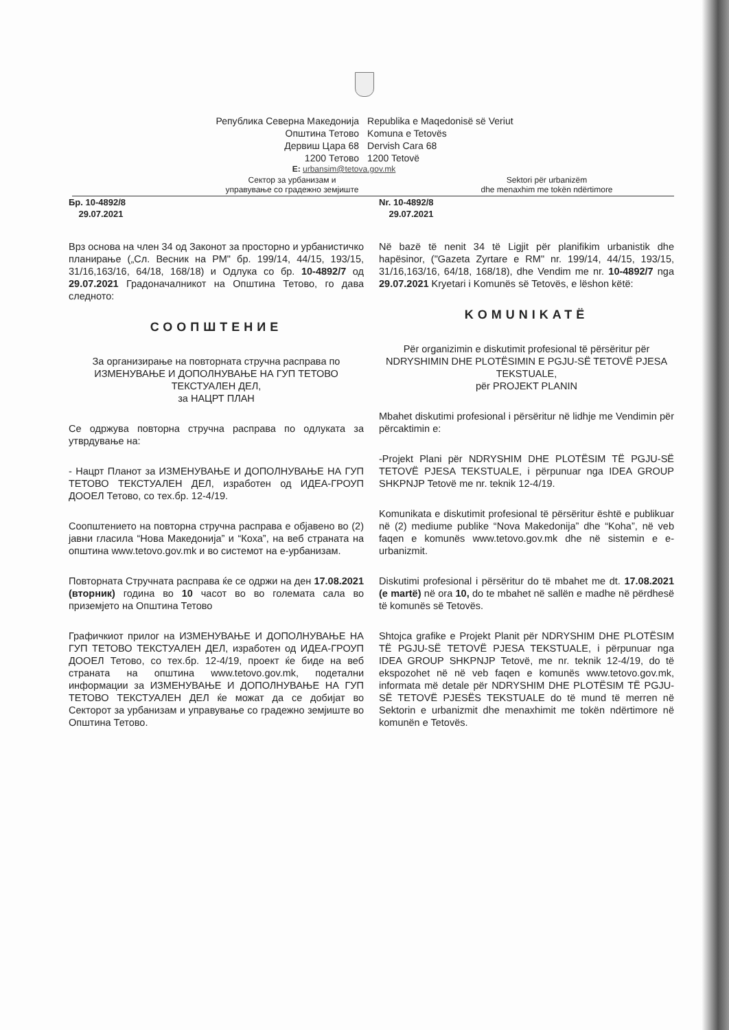Република Северна Македонија
Општина Тетово
Дервиш Цара 68
1200 Тетово
Republika e Maqedonisë së Veriut
Komuna e Tetovës
Dervish Cara 68
1200 Tetovë
E: urbansim@tetova.gov.mk
Сектор за урбанизам и
управување со градежно земјиште
Sektori për urbanizëm
dhe menaxhim me tokën ndërtimore
Бр. 10-4892/8
29.07.2021
Врз основа на член 34 од Законот за просторно и урбанистичко планирање („Сл. Весник на РМ" бр. 199/14, 44/15, 193/15, 31/16,163/16, 64/18, 168/18) и Одлука со бр. 10-4892/7 од 29.07.2021 Градоначалникот на Општина Тетово, го дава следното:
СООПШТЕНИЕ
За организирање на повторната стручна расправа по ИЗМЕНУВАЊЕ И ДОПОЛНУВАЊЕ НА ГУП ТЕТОВО ТЕКСТУАЛЕН ДЕЛ,
за НАЦРТ ПЛАН
Се одржува повторна стручна расправа по одлуката за утврдување на:
- Нацрт Планот за ИЗМЕНУВАЊЕ И ДОПОЛНУВАЊЕ НА ГУП ТЕТОВО ТЕКСТУАЛЕН ДЕЛ, изработен од ИДЕА-ГРОУП ДООЕЛ Тетово, со тех.бр. 12-4/19.
Соопштението на повторна стручна расправа е објавено во (2) јавни гласила “Нова Македонија” и “Коха”, на веб страната на општина www.tetovo.gov.mk и во системот на е-урбанизам.
Повторната Стручната расправа ќе се одржи на ден 17.08.2021 (вторник) година во 10 часот во во големата сала во приземјето на Општина Тетово
Графичкиот прилог на ИЗМЕНУВАЊЕ И ДОПОЛНУВАЊЕ НА ГУП ТЕТОВО ТЕКСТУАЛЕН ДЕЛ, изработен од ИДЕА-ГРОУП ДООЕЛ Тетово, со тех.бр. 12-4/19, проект ќе биде на веб страната на општина www.tetovo.gov.mk, подетални информации за ИЗМЕНУВАЊЕ И ДОПОЛНУВАЊЕ НА ГУП ТЕТОВО ТЕКСТУАЛЕН ДЕЛ ќе можат да се добијат во Секторот за урбанизам и управување со градежно земјиште во Општина Тетово.
Nr. 10-4892/8
29.07.2021
Në bazë të nenit 34 të Ligjit për planifikim urbanistik dhe hapësinor, ("Gazeta Zyrtare e RM" nr. 199/14, 44/15, 193/15, 31/16,163/16, 64/18, 168/18), dhe Vendim me nr. 10-4892/7 nga 29.07.2021 Kryetari i Komunës së Tetovës, e lëshon këtë:
KOMUNIKATË
Për organizimin e diskutimit profesional të përsëritur për NDRYSHIMIN DHE PLOTËSIMIN E PGJU-SË TETOVË PJESA TEKSTUALE,
për PROJEKT PLANIN
Mbahet diskutimi profesional i përsëritur në lidhje me Vendimin për përcaktimin e:
-Projekt Plani për NDRYSHIM DHE PLOTËSIM TË PGJU-SË TETOVË PJESA TEKSTUALE, i përpunuar nga IDEA GROUP SHKPNJP Tetovë me nr. teknik 12-4/19.
Komunikata e diskutimit profesional të përsëritur është e publikuar në (2) mediume publike “Nova Makedonija” dhe “Koha”, në veb faqen e komunës www.tetovo.gov.mk dhe në sistemin e e-urbanizmit.
Diskutimi profesional i përsëritur do të mbahet me dt. 17.08.2021 (e martë) në ora 10, do te mbahet në sallën e madhe në përdhesë të komunës së Tetovës.
Shtojca grafike e Projekt Planit për NDRYSHIM DHE PLOTËSIM TË PGJU-SË TETOVË PJESA TEKSTUALE, i përpunuar nga IDEA GROUP SHKPNJP Tetovë, me nr. teknik 12-4/19, do të ekspozohet në në veb faqen e komunës www.tetovo.gov.mk, informata më detale për NDRYSHIM DHE PLOTËSIM TË PGJU-SË TETOVË PJESËS TEKSTUALE do të mund të merren në Sektorin e urbanizmit dhe menaxhimit me tokën ndërtimore në komunën e Tetovës.